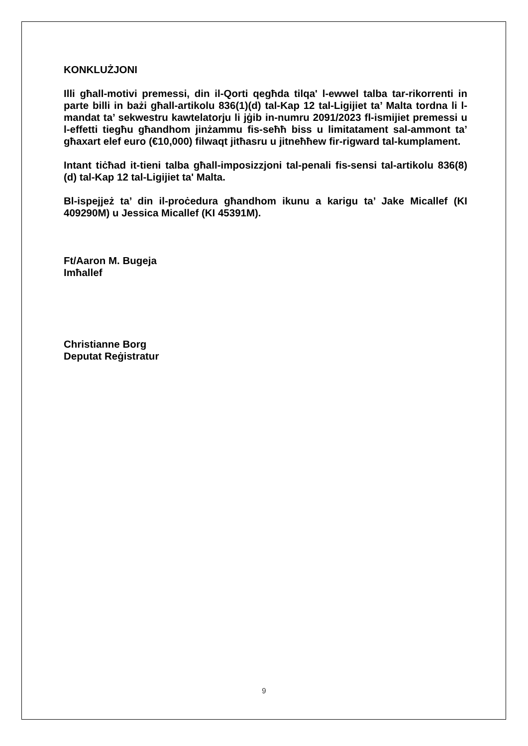KONKLUŻJONI
Illi għall-motivi premessi, din il-Qorti qegħda tilqa' l-ewwel talba tar-rikorrenti in parte billi in bażi għall-artikolu 836(1)(d) tal-Kap 12 tal-Ligijiet ta’ Malta tordna li l-mandat ta’ sekwestru kawtelatorju li jġib in-numru 2091/2023 fl-ismijiet premessi u l-effetti tiegħu għandhom jinżammu fis-seħħ biss u limitatament sal-ammont ta’ għaxart elef euro (€10,000) filwaqt jitħasru u jitneħħew fir-rigward tal-kumplament.
Intant tiċħad it-tieni talba għall-imposizzjoni tal-penali fis-sensi tal-artikolu 836(8)(d) tal-Kap 12 tal-Ligijiet ta' Malta.
Bl-ispejjeż ta’ din il-proċedura għandhom ikunu a karigu ta’ Jake Micallef (KI 409290M) u Jessica Micallef (KI 45391M).
Ft/Aaron M. Bugeja
Imħallef
Christianne Borg
Deputat Reġistratur
9